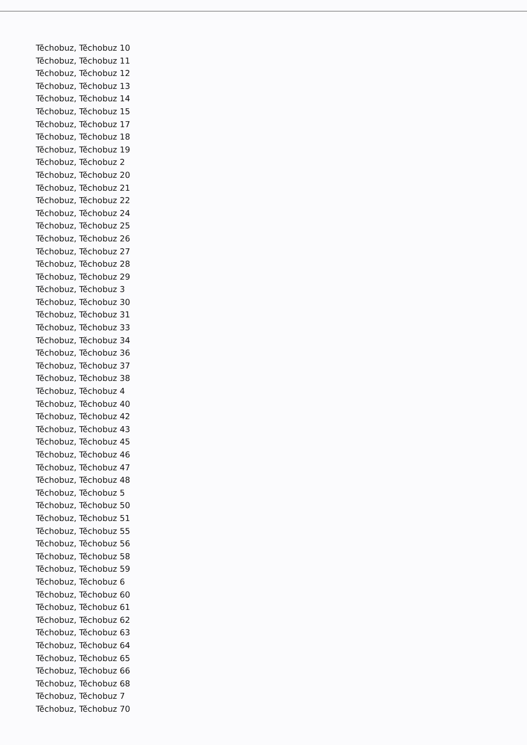Těchobuz, Těchobuz 10
Těchobuz, Těchobuz 11
Těchobuz, Těchobuz 12
Těchobuz, Těchobuz 13
Těchobuz, Těchobuz 14
Těchobuz, Těchobuz 15
Těchobuz, Těchobuz 17
Těchobuz, Těchobuz 18
Těchobuz, Těchobuz 19
Těchobuz, Těchobuz 2
Těchobuz, Těchobuz 20
Těchobuz, Těchobuz 21
Těchobuz, Těchobuz 22
Těchobuz, Těchobuz 24
Těchobuz, Těchobuz 25
Těchobuz, Těchobuz 26
Těchobuz, Těchobuz 27
Těchobuz, Těchobuz 28
Těchobuz, Těchobuz 29
Těchobuz, Těchobuz 3
Těchobuz, Těchobuz 30
Těchobuz, Těchobuz 31
Těchobuz, Těchobuz 33
Těchobuz, Těchobuz 34
Těchobuz, Těchobuz 36
Těchobuz, Těchobuz 37
Těchobuz, Těchobuz 38
Těchobuz, Těchobuz 4
Těchobuz, Těchobuz 40
Těchobuz, Těchobuz 42
Těchobuz, Těchobuz 43
Těchobuz, Těchobuz 45
Těchobuz, Těchobuz 46
Těchobuz, Těchobuz 47
Těchobuz, Těchobuz 48
Těchobuz, Těchobuz 5
Těchobuz, Těchobuz 50
Těchobuz, Těchobuz 51
Těchobuz, Těchobuz 55
Těchobuz, Těchobuz 56
Těchobuz, Těchobuz 58
Těchobuz, Těchobuz 59
Těchobuz, Těchobuz 6
Těchobuz, Těchobuz 60
Těchobuz, Těchobuz 61
Těchobuz, Těchobuz 62
Těchobuz, Těchobuz 63
Těchobuz, Těchobuz 64
Těchobuz, Těchobuz 65
Těchobuz, Těchobuz 66
Těchobuz, Těchobuz 68
Těchobuz, Těchobuz 7
Těchobuz, Těchobuz 70